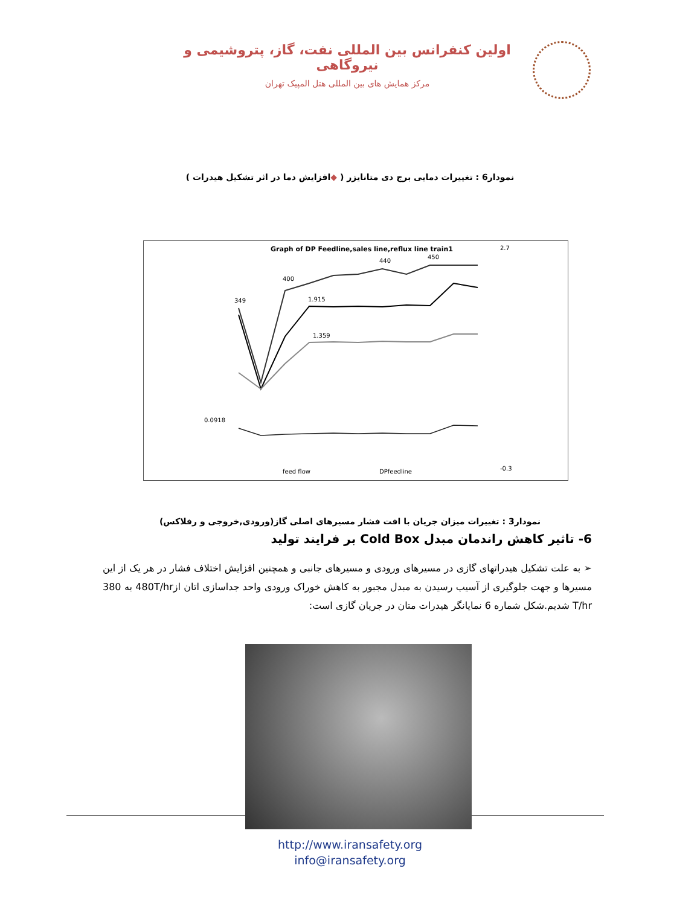اولین کنفرانس بین المللی نفت، گاز، پتروشیمی و نیروگاهی
مرکز همایش های بین المللی هتل المپیک تهران
نمودار6 : تغییرات دمایی برج دی متانایزر ( ◆افزایش دما در اثر تشکیل هیدرات )
Graph of DP Feedline,sales line,reflux line train1
400
440
450
1.915
1.359
349
0.0918
2.7
-0.3
feed flow
DPfeedline
نمودار3 : تغییرات میزان جریان با افت فشار مسیرهای اصلی گاز(ورودی,خروجی و رفلاکس)
6- تاثیر کاهش راندمان مبدل Cold Box بر فرایند تولید
➢ به علت تشکیل هیدراتهای گازی در مسیرهای ورودی و مسیرهای جانبی و همچنین افزایش اختلاف فشار در هر یک از این مسیرها و جهت جلوگیری از آسیب رسیدن به مبدل مجبور به کاهش خوراک ورودی واحد جداسازی اتان از480T/hr به 380 T/hr شدیم.شکل شماره 6 نمایانگر هیدرات متان در جریان گازی است:
http://www.iransafety.org
info@iransafety.org